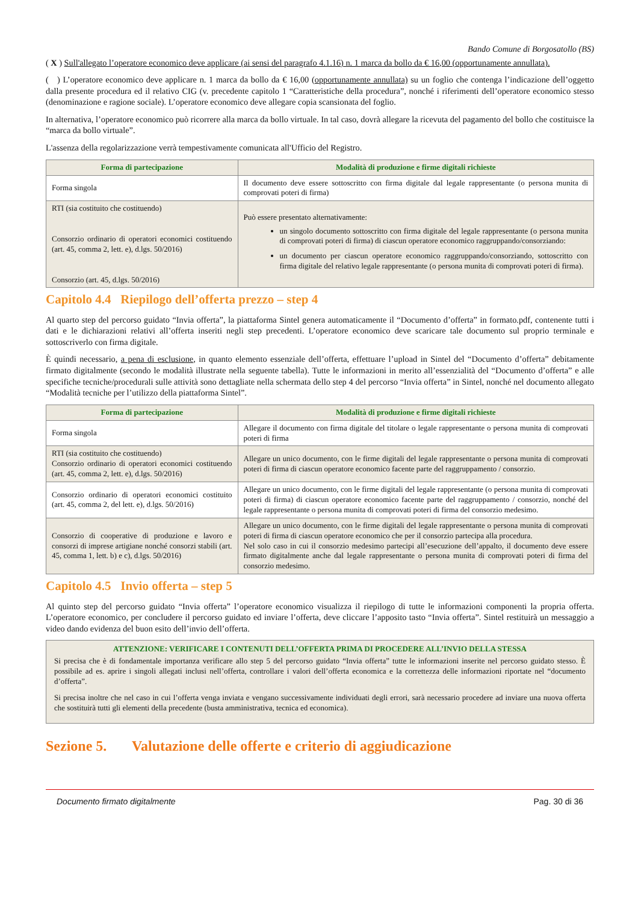Bando Comune di Borgosatollo (BS)
( X ) Sull'allegato l’operatore economico deve applicare (ai sensi del paragrafo 4.1.16) n. 1 marca da bollo da € 16,00 (opportunamente annullata).
( ) L’operatore economico deve applicare n. 1 marca da bollo da € 16,00 (opportunamente annullata) su un foglio che contenga l’indicazione dell’oggetto dalla presente procedura ed il relativo CIG (v. precedente capitolo 1 “Caratteristiche della procedura”, nonché i riferimenti dell’operatore economico stesso (denominazione e ragione sociale). L’operatore economico deve allegare copia scansionata del foglio.
In alternativa, l’operatore economico può ricorrere alla marca da bollo virtuale. In tal caso, dovrà allegare la ricevuta del pagamento del bollo che costituisce la “marca da bollo virtuale”.
L'assenza della regolarizzazione verrà tempestivamente comunicata all'Ufficio del Registro.
| Forma di partecipazione | Modalità di produzione e firme digitali richieste |
| --- | --- |
| Forma singola | Il documento deve essere sottoscritto con firma digitale dal legale rappresentante (o persona munita di comprovati poteri di firma) |
| RTI (sia costituito che costituendo) Consorzio ordinario di operatori economici costituendo (art. 45, comma 2, lett. e), d.lgs. 50/2016) Consorzio (art. 45, d.lgs. 50/2016) | Può essere presentato alternativamente: un singolo documento sottoscritto con firma digitale del legale rappresentante (o persona munita di comprovati poteri di firma) di ciascun operatore economico raggruppando/consorziando: un documento per ciascun operatore economico raggruppando/consorziando, sottoscritto con firma digitale del relativo legale rappresentante (o persona munita di comprovati poteri di firma). |
Capitolo 4.4 Riepilogo dell’offerta prezzo – step 4
Al quarto step del percorso guidato “Invia offerta”, la piattaforma Sintel genera automaticamente il “Documento d’offerta” in formato.pdf, contenente tutti i dati e le dichiarazioni relativi all’offerta inseriti negli step precedenti. L’operatore economico deve scaricare tale documento sul proprio terminale e sottoscriverlo con firma digitale.
È quindi necessario, a pena di esclusione, in quanto elemento essenziale dell’offerta, effettuare l’upload in Sintel del “Documento d’offerta” debitamente firmato digitalmente (secondo le modalità illustrate nella seguente tabella). Tutte le informazioni in merito all’essenzialità del “Documento d’offerta” e alle specifiche tecniche/procedurali sulle attività sono dettagliate nella schermata dello step 4 del percorso “Invia offerta” in Sintel, nonché nel documento allegato “Modalità tecniche per l’utilizzo della piattaforma Sintel”.
| Forma di partecipazione | Modalità di produzione e firme digitali richieste |
| --- | --- |
| Forma singola | Allegare il documento con firma digitale del titolare o legale rappresentante o persona munita di comprovati poteri di firma |
| RTI (sia costituito che costituendo) Consorzio ordinario di operatori economici costituendo (art. 45, comma 2, lett. e), d.lgs. 50/2016) | Allegare un unico documento, con le firme digitali del legale rappresentante o persona munita di comprovati poteri di firma di ciascun operatore economico facente parte del raggruppamento / consorzio. |
| Consorzio ordinario di operatori economici costituito (art. 45, comma 2, del lett. e), d.lgs. 50/2016) | Allegare un unico documento, con le firme digitali del legale rappresentante (o persona munita di comprovati poteri di firma) di ciascun operatore economico facente parte del raggruppamento / consorzio, nonché del legale rappresentante o persona munita di comprovati poteri di firma del consorzio medesimo. |
| Consorzio di cooperative di produzione e lavoro e consorzi di imprese artigiane nonché consorzi stabili (art. 45, comma 1, lett. b) e c), d.lgs. 50/2016) | Allegare un unico documento, con le firme digitali del legale rappresentante o persona munita di comprovati poteri di firma di ciascun operatore economico che per il consorzio partecipa alla procedura. Nel solo caso in cui il consorzio medesimo partecipi all’esecuzione dell’appalto, il documento deve essere firmato digitalmente anche dal legale rappresentante o persona munita di comprovati poteri di firma del consorzio medesimo. |
Capitolo 4.5 Invio offerta – step 5
Al quinto step del percorso guidato “Invia offerta” l’operatore economico visualizza il riepilogo di tutte le informazioni componenti la propria offerta. L’operatore economico, per concludere il percorso guidato ed inviare l’offerta, deve cliccare l’apposito tasto “Invia offerta”. Sintel restituirà un messaggio a video dando evidenza del buon esito dell’invio dell’offerta.
ATTENZIONE: VERIFICARE I CONTENUTI DELL’OFFERTA PRIMA DI PROCEDERE ALL’INVIO DELLA STESSA
Si precisa che è di fondamentale importanza verificare allo step 5 del percorso guidato “Invia offerta” tutte le informazioni inserite nel percorso guidato stesso. È possibile ad es. aprire i singoli allegati inclusi nell’offerta, controllare i valori dell’offerta economica e la correttezza delle informazioni riportate nel “documento d’offerta”.
Si precisa inoltre che nel caso in cui l’offerta venga inviata e vengano successivamente individuati degli errori, sarà necessario procedere ad inviare una nuova offerta che sostituirà tutti gli elementi della precedente (busta amministrativa, tecnica ed economica).
Sezione 5. Valutazione delle offerte e criterio di aggiudicazione
Documento firmato digitalmente Pag. 30 di 36